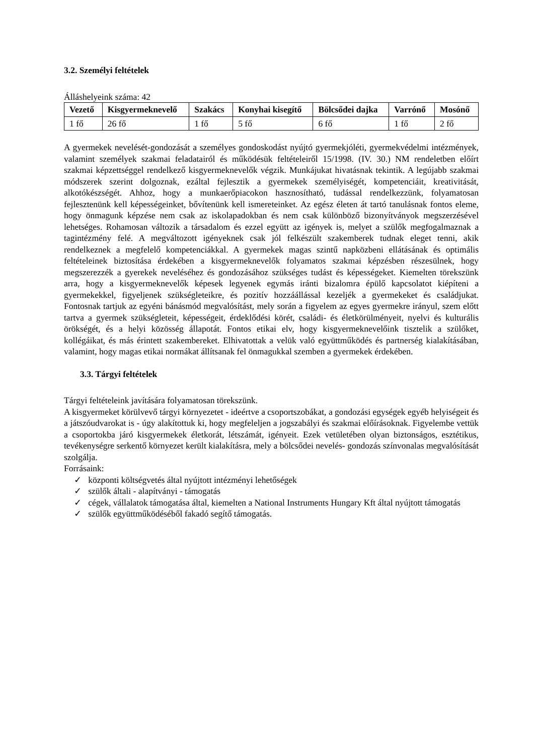3.2. Személyi feltételek
Álláshelyeink száma: 42
| Vezető | Kisgyermeknevelő | Szakács | Konyhai kisegítő | Bölcsődei dajka | Varrónő | Mosónő |
| --- | --- | --- | --- | --- | --- | --- |
| 1 fő | 26 fő | 1 fő | 5 fő | 6 fő | 1 fő | 2 fő |
A gyermekek nevelését-gondozását a személyes gondoskodást nyújtó gyermekjóléti, gyermekvédelmi intézmények, valamint személyek szakmai feladatairól és működésük feltételeiről 15/1998. (IV. 30.) NM rendeletben előírt szakmai képzettséggel rendelkező kisgyermeknevelők végzik. Munkájukat hivatásnak tekintik. A legújabb szakmai módszerek szerint dolgoznak, ezáltal fejlesztik a gyermekek személyiségét, kompetenciáit, kreativitását, alkotókészségét. Ahhoz, hogy a munkaerőpiacokon hasznosítható, tudással rendelkezzünk, folyamatosan fejlesztenünk kell képességeinket, bővítenünk kell ismereteinket. Az egész életen át tartó tanulásnak fontos eleme, hogy önmagunk képzése nem csak az iskolapadokban és nem csak különböző bizonyítványok megszerzésével lehetséges. Rohamosan változik a társadalom és ezzel együtt az igények is, melyet a szülők megfogalmaznak a tagintézmény felé. A megváltozott igényeknek csak jól felkészült szakemberek tudnak eleget tenni, akik rendelkeznek a megfelelő kompetenciákkal. A gyermekek magas szintű napközbeni ellátásának és optimális feltételeinek biztosítása érdekében a kisgyermeknevelők folyamatos szakmai képzésben részesülnek, hogy megszerezzék a gyerekek neveléséhez és gondozásához szükséges tudást és képességeket. Kiemelten törekszünk arra, hogy a kisgyermeknevelők képesek legyenek egymás iránti bizalomra épülő kapcsolatot kiépíteni a gyermekekkel, figyeljenek szükségleteikre, és pozitív hozzáállással kezeljék a gyermekeket és családjukat. Fontosnak tartjuk az egyéni bánásmód megvalósítást, mely során a figyelem az egyes gyermekre irányul, szem előtt tartva a gyermek szükségleteit, képességeit, érdeklődési körét, családi- és életkörülményeit, nyelvi és kulturális örökségét, és a helyi közösség állapotát. Fontos etikai elv, hogy kisgyermeknevelőink tisztelik a szülőket, kollégáikat, és más érintett szakembereket. Elhivatottak a velük való együttműködés és partnerség kialakításában, valamint, hogy magas etikai normákat állítsanak fel önmagukkal szemben a gyermekek érdekében.
3.3. Tárgyi feltételek
Tárgyi feltételeink javítására folyamatosan törekszünk.
A kisgyermeket körülvevő tárgyi környezetet - ideértve a csoportszobákat, a gondozási egységek egyéb helyiségeit és a játszóudvarokat is - úgy alakítottuk ki, hogy megfeleljen a jogszabályi és szakmai előírásoknak. Figyelembe vettük a csoportokba járó kisgyermekek életkorát, létszámát, igényeit. Ezek vetületében olyan biztonságos, esztétikus, tevékenységre serkentő környezet került kialakításra, mely a bölcsődei nevelés- gondozás színvonalas megvalósítását szolgálja.
Forrásaink:
✓ központi költségvetés által nyújtott intézményi lehetőségek
✓ szülők általi - alapítványi - támogatás
✓ cégek, vállalatok támogatása által, kiemelten a National Instruments Hungary Kft által nyújtott támogatás
✓ szülők együttműködéséből fakadó segítő támogatás.